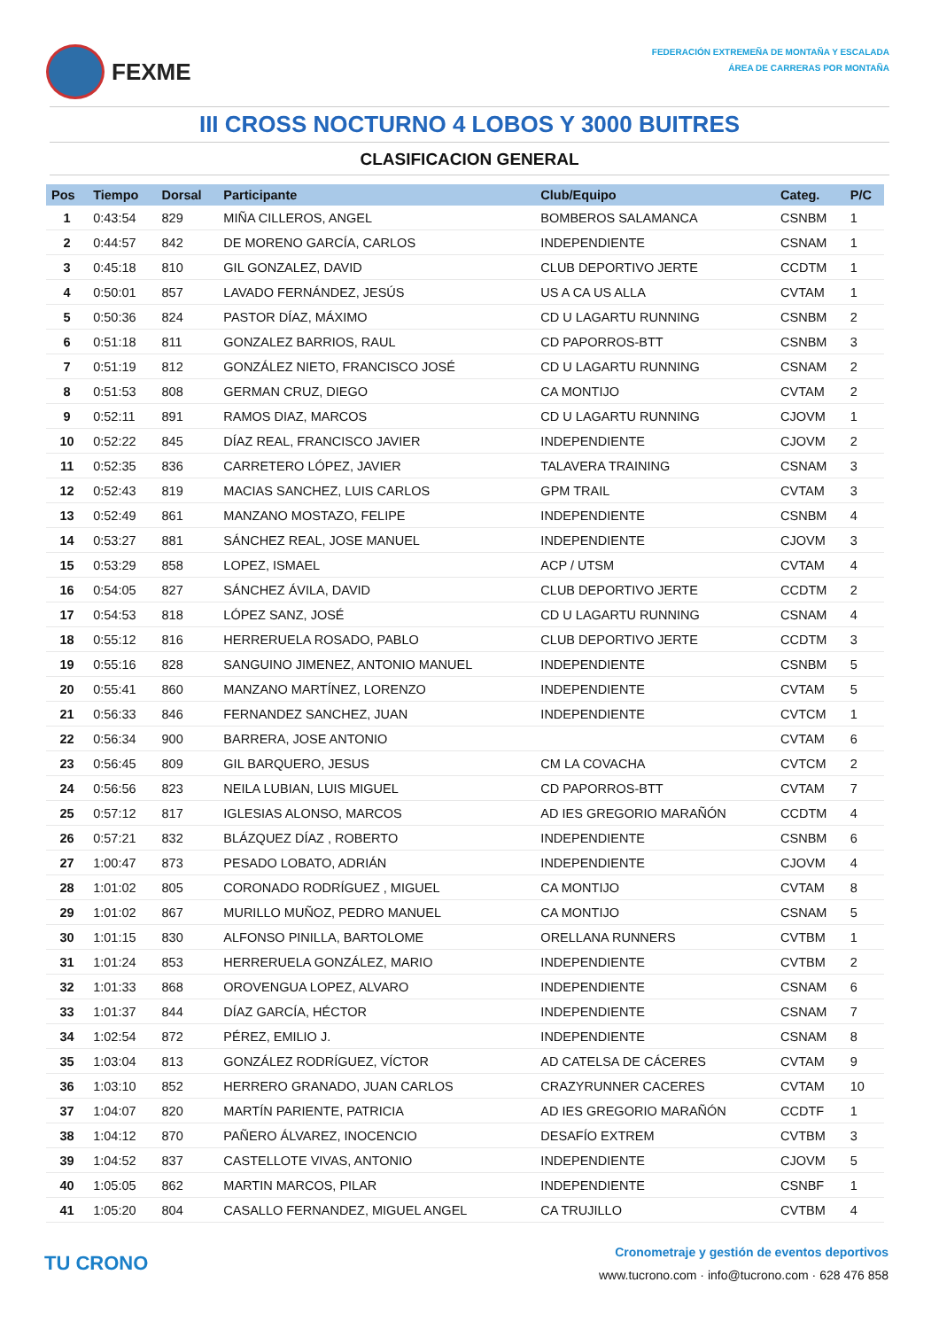FEXME
FEDERACIÓN EXTREMEÑA DE MONTAÑA Y ESCALADA
ÁREA DE CARRERAS POR MONTAÑA
III CROSS NOCTURNO 4 LOBOS Y 3000 BUITRES
CLASIFICACION GENERAL
| Pos | Tiempo | Dorsal | Participante | Club/Equipo | Categ. | P/C |
| --- | --- | --- | --- | --- | --- | --- |
| 1 | 0:43:54 | 829 | MIÑA CILLEROS, ANGEL | BOMBEROS SALAMANCA | CSNBM | 1 |
| 2 | 0:44:57 | 842 | DE MORENO GARCÍA, CARLOS | INDEPENDIENTE | CSNAM | 1 |
| 3 | 0:45:18 | 810 | GIL GONZALEZ, DAVID | CLUB DEPORTIVO JERTE | CCDTM | 1 |
| 4 | 0:50:01 | 857 | LAVADO FERNÁNDEZ, JESÚS | US A CA US ALLA | CVTAM | 1 |
| 5 | 0:50:36 | 824 | PASTOR DÍAZ, MÁXIMO | CD U LAGARTU RUNNING | CSNBM | 2 |
| 6 | 0:51:18 | 811 | GONZALEZ BARRIOS, RAUL | CD PAPORROS-BTT | CSNBM | 3 |
| 7 | 0:51:19 | 812 | GONZÁLEZ NIETO, FRANCISCO JOSÉ | CD U LAGARTU RUNNING | CSNAM | 2 |
| 8 | 0:51:53 | 808 | GERMAN CRUZ, DIEGO | CA MONTIJO | CVTAM | 2 |
| 9 | 0:52:11 | 891 | RAMOS DIAZ, MARCOS | CD U LAGARTU RUNNING | CJOVM | 1 |
| 10 | 0:52:22 | 845 | DÍAZ REAL, FRANCISCO JAVIER | INDEPENDIENTE | CJOVM | 2 |
| 11 | 0:52:35 | 836 | CARRETERO LÓPEZ, JAVIER | TALAVERA TRAINING | CSNAM | 3 |
| 12 | 0:52:43 | 819 | MACIAS SANCHEZ, LUIS CARLOS | GPM TRAIL | CVTAM | 3 |
| 13 | 0:52:49 | 861 | MANZANO MOSTAZO, FELIPE | INDEPENDIENTE | CSNBM | 4 |
| 14 | 0:53:27 | 881 | SÁNCHEZ REAL, JOSE MANUEL | INDEPENDIENTE | CJOVM | 3 |
| 15 | 0:53:29 | 858 | LOPEZ, ISMAEL | ACP / UTSM | CVTAM | 4 |
| 16 | 0:54:05 | 827 | SÁNCHEZ ÁVILA, DAVID | CLUB DEPORTIVO JERTE | CCDTM | 2 |
| 17 | 0:54:53 | 818 | LÓPEZ SANZ, JOSÉ | CD U LAGARTU RUNNING | CSNAM | 4 |
| 18 | 0:55:12 | 816 | HERRERUELA ROSADO, PABLO | CLUB DEPORTIVO JERTE | CCDTM | 3 |
| 19 | 0:55:16 | 828 | SANGUINO JIMENEZ, ANTONIO MANUEL | INDEPENDIENTE | CSNBM | 5 |
| 20 | 0:55:41 | 860 | MANZANO MARTÍNEZ, LORENZO | INDEPENDIENTE | CVTAM | 5 |
| 21 | 0:56:33 | 846 | FERNANDEZ SANCHEZ, JUAN | INDEPENDIENTE | CVTCM | 1 |
| 22 | 0:56:34 | 900 | BARRERA, JOSE ANTONIO | | CVTAM | 6 |
| 23 | 0:56:45 | 809 | GIL BARQUERO, JESUS | CM LA COVACHA | CVTCM | 2 |
| 24 | 0:56:56 | 823 | NEILA LUBIAN, LUIS MIGUEL | CD PAPORROS-BTT | CVTAM | 7 |
| 25 | 0:57:12 | 817 | IGLESIAS ALONSO, MARCOS | AD IES GREGORIO MARAÑÓN | CCDTM | 4 |
| 26 | 0:57:21 | 832 | BLÁZQUEZ DÍAZ , ROBERTO | INDEPENDIENTE | CSNBM | 6 |
| 27 | 1:00:47 | 873 | PESADO LOBATO, ADRIÁN | INDEPENDIENTE | CJOVM | 4 |
| 28 | 1:01:02 | 805 | CORONADO RODRÍGUEZ , MIGUEL | CA MONTIJO | CVTAM | 8 |
| 29 | 1:01:02 | 867 | MURILLO MUÑOZ, PEDRO MANUEL | CA MONTIJO | CSNAM | 5 |
| 30 | 1:01:15 | 830 | ALFONSO PINILLA, BARTOLOME | ORELLANA RUNNERS | CVTBM | 1 |
| 31 | 1:01:24 | 853 | HERRERUELA GONZÁLEZ, MARIO | INDEPENDIENTE | CVTBM | 2 |
| 32 | 1:01:33 | 868 | OROVENGUA LOPEZ, ALVARO | INDEPENDIENTE | CSNAM | 6 |
| 33 | 1:01:37 | 844 | DÍAZ GARCÍA, HÉCTOR | INDEPENDIENTE | CSNAM | 7 |
| 34 | 1:02:54 | 872 | PÉREZ, EMILIO J. | INDEPENDIENTE | CSNAM | 8 |
| 35 | 1:03:04 | 813 | GONZÁLEZ RODRÍGUEZ, VÍCTOR | AD CATELSA DE CÁCERES | CVTAM | 9 |
| 36 | 1:03:10 | 852 | HERRERO GRANADO, JUAN CARLOS | CRAZYRUNNER CACERES | CVTAM | 10 |
| 37 | 1:04:07 | 820 | MARTÍN PARIENTE, PATRICIA | AD IES GREGORIO MARAÑÓN | CCDTF | 1 |
| 38 | 1:04:12 | 870 | PAÑERO ÁLVAREZ, INOCENCIO | DESAFÍO EXTREM | CVTBM | 3 |
| 39 | 1:04:52 | 837 | CASTELLOTE VIVAS, ANTONIO | INDEPENDIENTE | CJOVM | 5 |
| 40 | 1:05:05 | 862 | MARTIN MARCOS, PILAR | INDEPENDIENTE | CSNBF | 1 |
| 41 | 1:05:20 | 804 | CASALLO FERNANDEZ, MIGUEL ANGEL | CA TRUJILLO | CVTBM | 4 |
TU CRONO
Cronometraje y gestión de eventos deportivos
www.tucrono.com · info@tucrono.com · 628 476 858